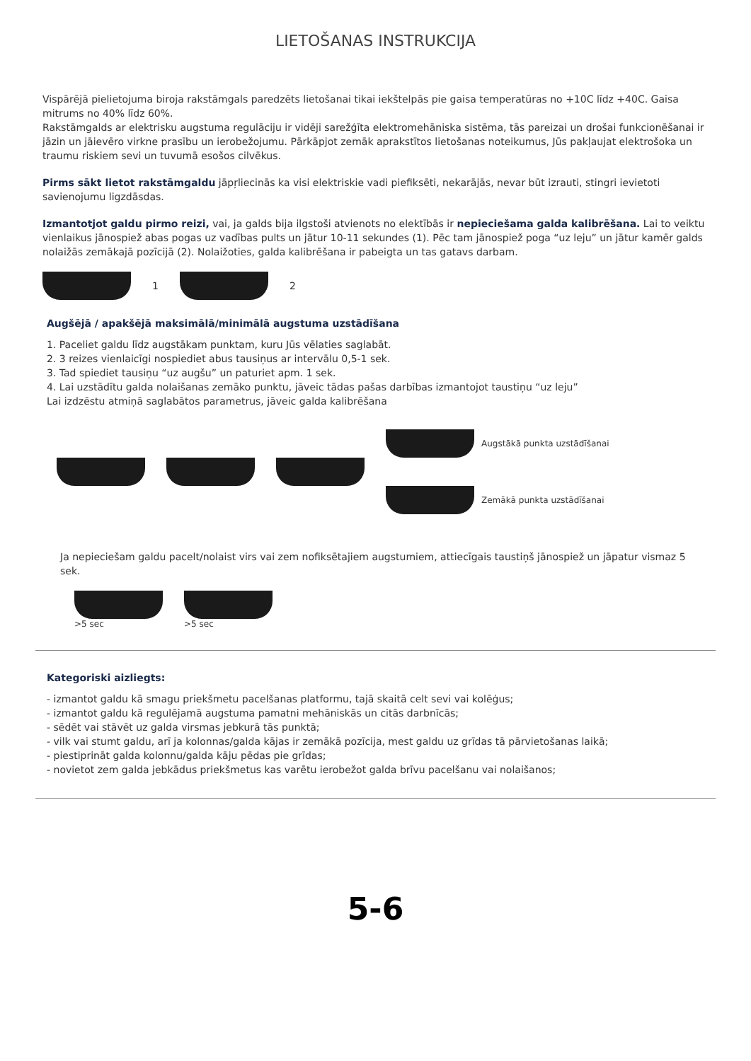LIETOŠANAS INSTRUKCIJA
Vispārējā pielietojuma biroja rakstāmgals paredzēts lietošanai tikai iekštelpās pie gaisa temperatūras no +10C līdz +40C. Gaisa mitrums no 40% līdz 60%.
Rakstāmgalds ar elektrisku augstuma regulāciju ir vidēji sarežģīta elektromehāniska sistēma, tās pareizai un drošai funkcionēšanai ir jāzin un jāievēro virkne prasību un ierobežojumu. Pārkāpjot zemāk aprakstītos lietošanas noteikumus, Jūs pakļaujat elektrošoka un traumu riskiem sevi un tuvumā esošos cilvēkus.
Pirms sākt lietot rakstāmgaldu jāpŗliecinās ka visi elektriskie vadi piefiksēti, nekarājās, nevar būt izrauti, stingri ievietoti savienojumu ligzdāsdas.
Izmantotjot galdu pirmo reizi, vai, ja galds bija ilgstoši atvienots no elektībās ir nepieciešama galda kalibrēšana. Lai to veiktu vienlaikus jānospiež abas pogas uz vadības pults un jātur 10-11 sekundes (1). Pēc tam jānospiež poga “uz leju” un jātur kamēr galds nolaižās zemākajā pozīcijā (2). Nolaižoties, galda kalibrēšana ir pabeigta un tas gatavs darbam.
1 2
Augšējā / apakšējā maksimālā/minimālā augstuma uzstādīšana
1. Paceliet galdu līdz augstākam punktam, kuru Jūs vēlaties saglabāt.
2. 3 reizes vienlaicīgi nospiediet abus tausiņus ar intervālu 0,5-1 sek.
3. Tad spiediet tausiņu “uz augšu” un paturiet apm. 1 sek.
4. Lai uzstādītu galda nolaišanas zemāko punktu, jāveic tādas pašas darbības izmantojot taustiņu “uz leju”
Lai izdzēstu atmiņā saglabātos parametrus, jāveic galda kalibrēšana
Augstākā punkta uzstādīšanai
Zemākā punkta uzstādīšanai
Ja nepieciešam galdu pacelt/nolaist virs vai zem nofiksētajiem augstumiem, attiecīgais taustiņš jānospiež un jāpatur vismaz 5 sek.
>5 sec >5 sec
Kategoriski aizliegts:
- izmantot galdu kā smagu priekšmetu pacelšanas platformu, tajā skaitā celt sevi vai kolēģus;
- izmantot galdu kā regulējamā augstuma pamatni mehāniskās un citās darbnīcās;
- sēdēt vai stāvēt uz galda virsmas jebkurā tās punktā;
- vilk vai stumt galdu, arī ja kolonnas/galda kājas ir zemākā pozīcija, mest galdu uz grīdas tā pārvietošanas laikā;
- piestiprināt galda kolonnu/galda kāju pēdas pie grīdas;
- novietot zem galda jebkādus priekšmetus kas varētu ierobežot galda brīvu pacelšanu vai nolaišanos;
5-6